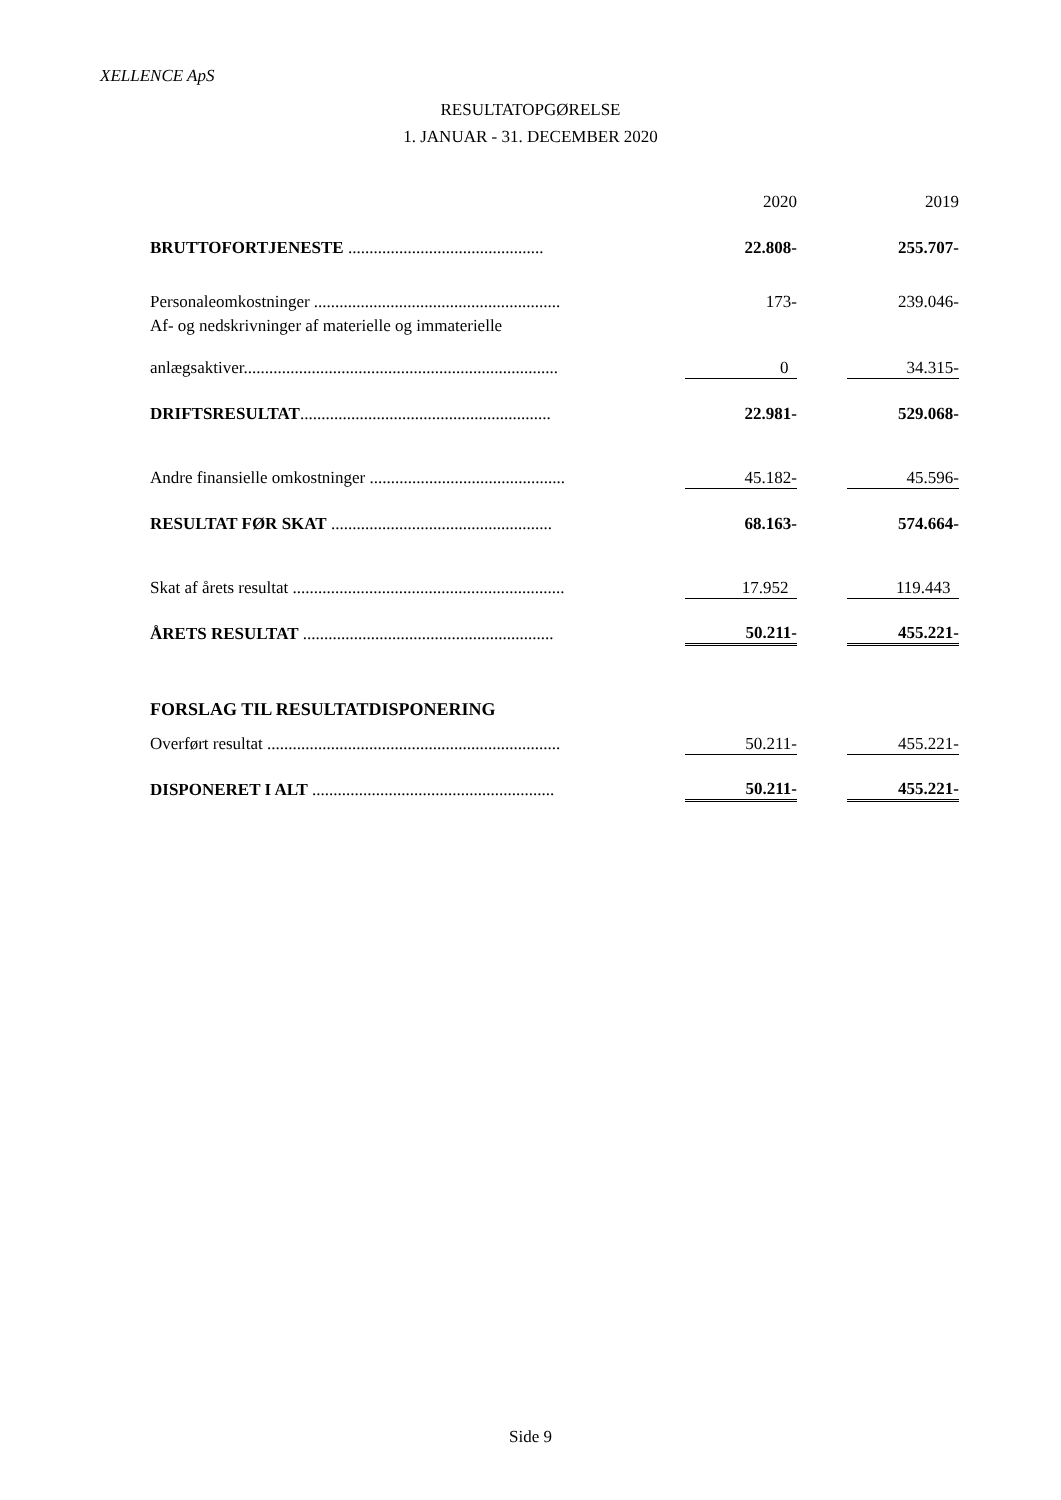XELLENCE ApS
RESULTATOPGØRELSE
1. JANUAR - 31. DECEMBER 2020
| | | 2020 | | 2019 |
| BRUTTOFORTJENESTE .............................................. | | 22.808- | | 255.707- |
| Personaleomkostninger .......................................................... | | 173- | | 239.046- |
| Af- og nedskrivninger af materielle og immaterielle | | | | |
| anlægsaktiver.......................................................................... | | 0 | | 34.315- |
| DRIFTSRESULTAT ........................................................... | | 22.981- | | 529.068- |
| Andre finansielle omkostninger .............................................. | | 45.182- | | 45.596- |
| RESULTAT FØR SKAT .................................................... | | 68.163- | | 574.664- |
| Skat af årets resultat ................................................................ | | 17.952 | | 119.443 |
| ÅRETS RESULTAT ........................................................... | | 50.211- | | 455.221- |
| FORSLAG TIL RESULTATDISPONERING | | | | |
| Overført resultat ..................................................................... | | 50.211- | | 455.221- |
| DISPONERET I ALT ......................................................... | | 50.211- | | 455.221- |
Side 9